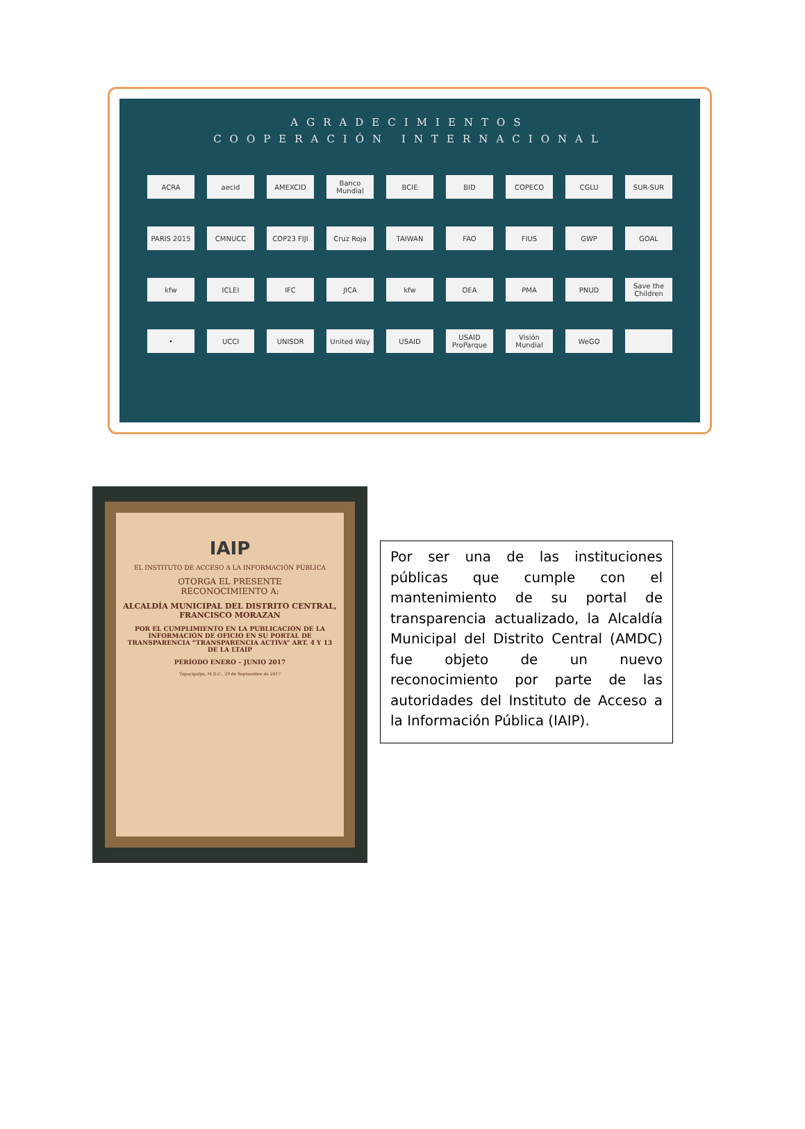AGRADECIMIENTOS
COOPERACIÓN INTERNACIONAL
ACRA aecid AMEXCID Banco Mundial BCIE BID COPECO CGLU SUR-SUR PARIS 2015 CMNUCC COP23 FIJI Cruz Roja TAIWAN FAO FIUS GWP GOAL kfw ICLEI IFC JICA kfw OEA PMA PNUD Save the Children • UCCI UNISDR United Way USAID USAID ProParque Visión Mundial WeGO
IAIP
EL INSTITUTO DE ACCESO A LA INFORMACIÓN PÚBLICA
OTORGA EL PRESENTE
RECONOCIMIENTO A:
ALCALDÍA MUNICIPAL DEL DISTRITO CENTRAL, FRANCISCO MORAZAN
POR EL CUMPLIMIENTO EN LA PUBLICACIÓN DE LA INFORMACIÓN DE OFICIO EN SU PORTAL DE TRANSPARENCIA “TRANSPARENCIA ACTIVA” ART. 4 Y 13 DE LA LTAIP
PERÍODO ENERO – JUNIO 2017
Tegucigalpa, M.D.C., 29 de Septiembre de 2017
Por ser una de las instituciones públicas que cumple con el mantenimiento de su portal de transparencia actualizado, la Alcaldía Municipal del Distrito Central (AMDC) fue objeto de un nuevo reconocimiento por parte de las autoridades del Instituto de Acceso a la Información Pública (IAIP).